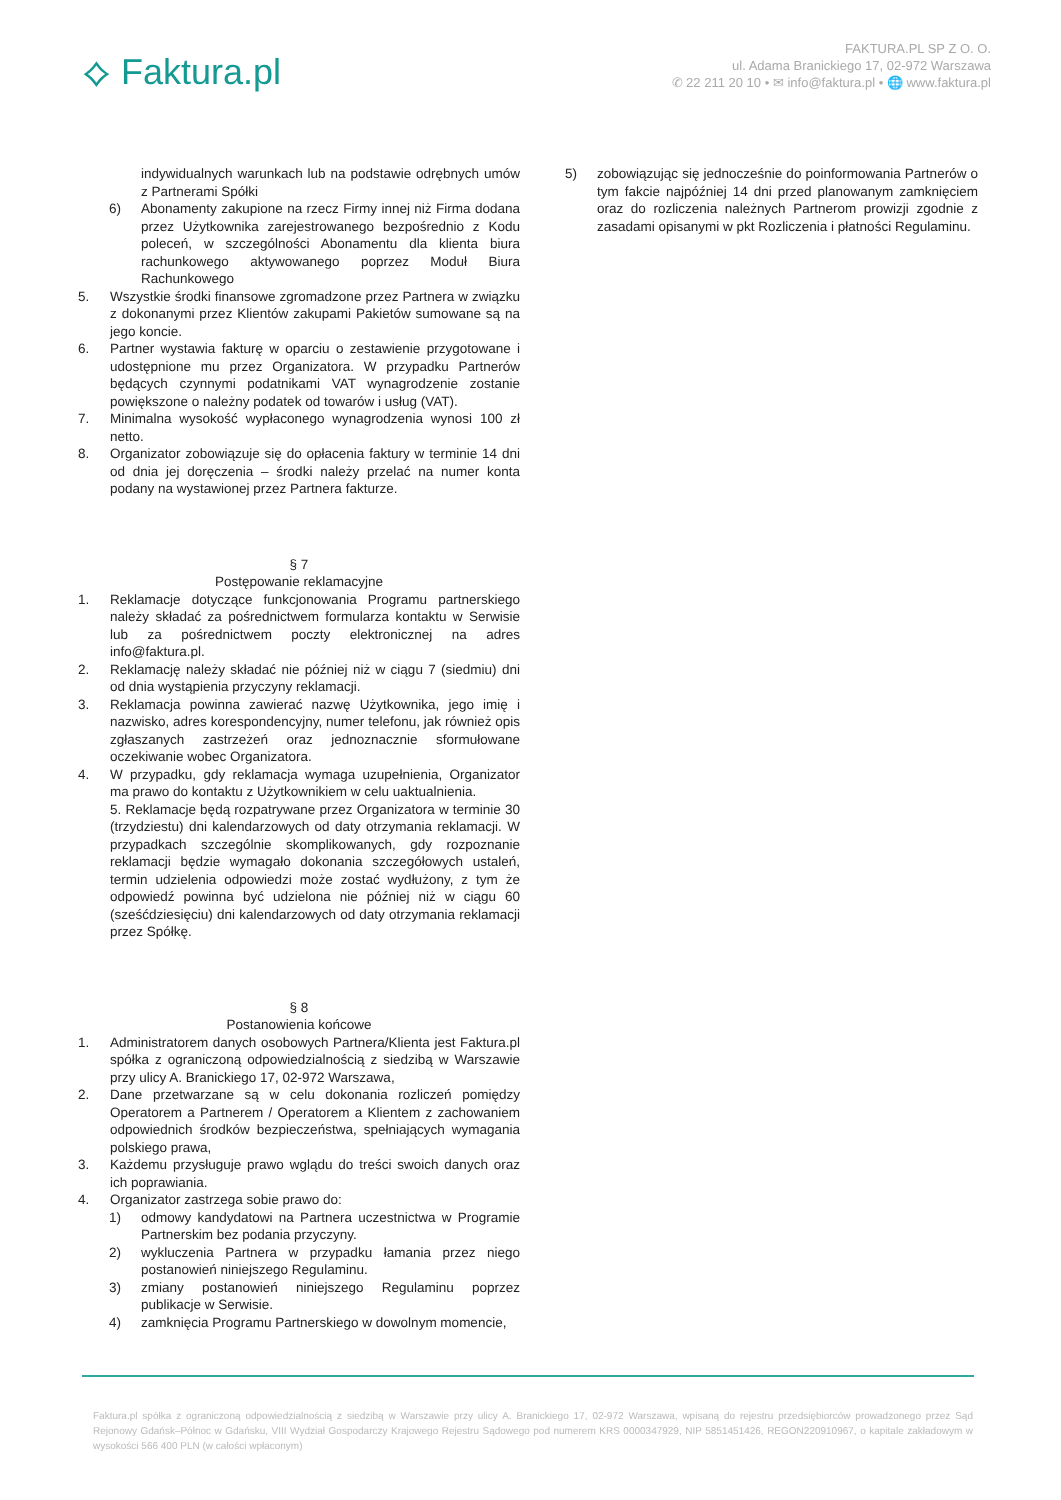⟡ Faktura.pl
FAKTURA.PL SP Z O. O.
ul. Adama Branickiego 17, 02-972 Warszawa
✆ 22 211 20 10 • ✉ info@faktura.pl • 🌐 www.faktura.pl
indywidualnych warunkach lub na podstawie odrębnych umów z Partnerami Spółki
6) Abonamenty zakupione na rzecz Firmy innej niż Firma dodana przez Użytkownika zarejestrowanego bezpośrednio z Kodu poleceń, w szczególności Abonamentu dla klienta biura rachunkowego aktywowanego poprzez Moduł Biura Rachunkowego
5. Wszystkie środki finansowe zgromadzone przez Partnera w związku z dokonanymi przez Klientów zakupami Pakietów sumowane są na jego koncie.
6. Partner wystawia fakturę w oparciu o zestawienie przygotowane i udostępnione mu przez Organizatora. W przypadku Partnerów będących czynnymi podatnikami VAT wynagrodzenie zostanie powiększone o należny podatek od towarów i usług (VAT).
7. Minimalna wysokość wypłaconego wynagrodzenia wynosi 100 zł netto.
8. Organizator zobowiązuje się do opłacenia faktury w terminie 14 dni od dnia jej doręczenia – środki należy przelać na numer konta podany na wystawionej przez Partnera fakturze.
§ 7
Postępowanie reklamacyjne
1. Reklamacje dotyczące funkcjonowania Programu partnerskiego należy składać za pośrednictwem formularza kontaktu w Serwisie lub za pośrednictwem poczty elektronicznej na adres info@faktura.pl.
2. Reklamację należy składać nie później niż w ciągu 7 (siedmiu) dni od dnia wystąpienia przyczyny reklamacji.
3. Reklamacja powinna zawierać nazwę Użytkownika, jego imię i nazwisko, adres korespondencyjny, numer telefonu, jak również opis zgłaszanych zastrzeżeń oraz jednoznacznie sformułowane oczekiwanie wobec Organizatora.
4. W przypadku, gdy reklamacja wymaga uzupełnienia, Organizator ma prawo do kontaktu z Użytkownikiem w celu uaktualnienia.
5. Reklamacje będą rozpatrywane przez Organizatora w terminie 30 (trzydziestu) dni kalendarzowych od daty otrzymania reklamacji. W przypadkach szczególnie skomplikowanych, gdy rozpoznanie reklamacji będzie wymagało dokonania szczegółowych ustaleń, termin udzielenia odpowiedzi może zostać wydłużony, z tym że odpowiedź powinna być udzielona nie później niż w ciągu 60 (sześćdziesięciu) dni kalendarzowych od daty otrzymania reklamacji przez Spółkę.
§ 8
Postanowienia końcowe
1. Administratorem danych osobowych Partnera/Klienta jest Faktura.pl spółka z ograniczoną odpowiedzialnością z siedzibą w Warszawie przy ulicy A. Branickiego 17, 02-972 Warszawa,
2. Dane przetwarzane są w celu dokonania rozliczeń pomiędzy Operatorem a Partnerem / Operatorem a Klientem z zachowaniem odpowiednich środków bezpieczeństwa, spełniających wymagania polskiego prawa,
3. Każdemu przysługuje prawo wglądu do treści swoich danych oraz ich poprawiania.
4. Organizator zastrzega sobie prawo do:
1) odmowy kandydatowi na Partnera uczestnictwa w Programie Partnerskim bez podania przyczyny.
2) wykluczenia Partnera w przypadku łamania przez niego postanowień niniejszego Regulaminu.
3) zmiany postanowień niniejszego Regulaminu poprzez publikacje w Serwisie.
4) zamknięcia Programu Partnerskiego w dowolnym momencie,
5) zobowiązując się jednocześnie do poinformowania Partnerów o tym fakcie najpóźniej 14 dni przed planowanym zamknięciem oraz do rozliczenia należnych Partnerom prowizji zgodnie z zasadami opisanymi w pkt Rozliczenia i płatności Regulaminu.
Faktura.pl spółka z ograniczoną odpowiedzialnością z siedzibą w Warszawie przy ulicy A. Branickiego 17, 02-972 Warszawa, wpisaną do rejestru przedsiębiorców prowadzonego przez Sąd Rejonowy Gdańsk–Północ w Gdańsku, VIII Wydział Gospodarczy Krajowego Rejestru Sądowego pod numerem KRS 0000347929, NIP 5851451426, REGON220910967, o kapitale zakładowym w wysokości 566 400 PLN (w całości wpłaconym)